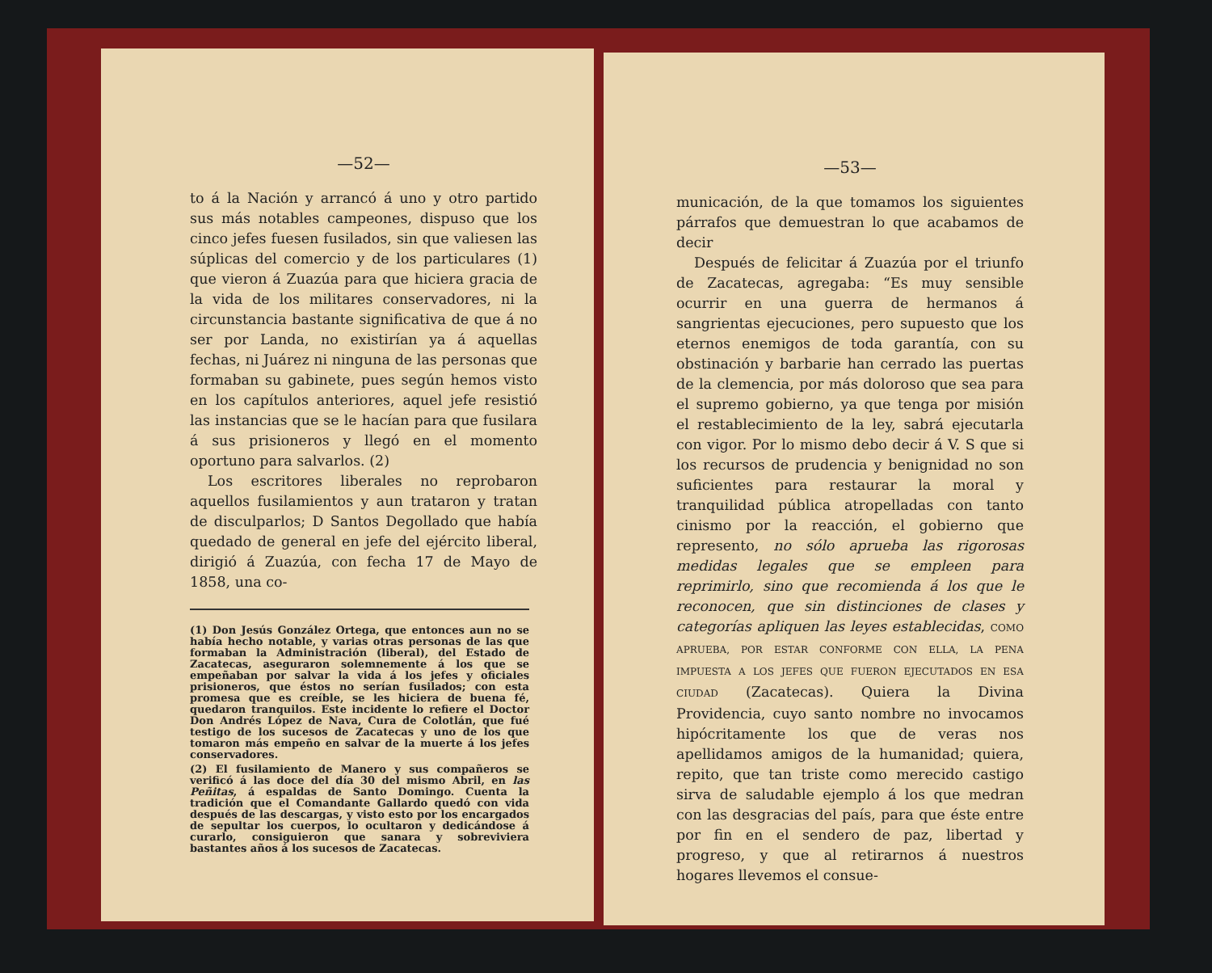—52—
to á la Nación y arrancó á uno y otro partido sus más notables campeones, dispuso que los cinco jefes fuesen fusilados, sin que valiesen las súplicas del comercio y de los particulares (1) que vieron á Zuazúa para que hiciera gracia de la vida de los militares conservadores, ni la circunstancia bastante significativa de que á no ser por Landa, no existirían ya á aquellas fechas, ni Juárez ni ninguna de las personas que formaban su gabinete, pues según hemos visto en los capítulos anteriores, aquel jefe resistió las instancias que se le hacían para que fusilara á sus prisioneros y llegó en el momento oportuno para salvarlos. (2)
Los escritores liberales no reprobaron aquellos fusilamientos y aun trataron y tratan de disculparlos; D Santos Degollado que había quedado de general en jefe del ejército liberal, dirigió á Zuazúa, con fecha 17 de Mayo de 1858, una co-
(1) Don Jesús González Ortega, que entonces aun no se había hecho notable, y varias otras personas de las que formaban la Administración (liberal), del Estado de Zacatecas, aseguraron solemnemente á los que se empeñaban por salvar la vida á los jefes y oficiales prisioneros, que éstos no serían fusilados; con esta promesa que es creíble, se les hiciera de buena fé, quedaron tranquilos. Este incidente lo refiere el Doctor Don Andrés López de Nava, Cura de Colotlán, que fué testigo de los sucesos de Zacatecas y uno de los que tomaron más empeño en salvar de la muerte á los jefes conservadores.
(2) El fusilamiento de Manero y sus compañeros se verificó á las doce del día 30 del mismo Abril, en las Peñitas, á espaldas de Santo Domingo. Cuenta la tradición que el Comandante Gallardo quedó con vida después de las descargas, y visto esto por los encargados de sepultar los cuerpos, lo ocultaron y dedicándose á curarlo, consiguieron que sanara y sobreviviera bastantes años á los sucesos de Zacatecas.
—53—
municación, de la que tomamos los siguientes párrafos que demuestran lo que acabamos de decir
Después de felicitar á Zuazúa por el triunfo de Zacatecas, agregaba: “Es muy sensible ocurrir en una guerra de hermanos á sangrientas ejecuciones, pero supuesto que los eternos enemigos de toda garantía, con su obstinación y barbarie han cerrado las puertas de la clemencia, por más doloroso que sea para el supremo gobierno, ya que tenga por misión el restablecimiento de la ley, sabrá ejecutarla con vigor. Por lo mismo debo decir á V. S que si los recursos de prudencia y benignidad no son suficientes para restaurar la moral y tranquilidad pública atropelladas con tanto cinismo por la reacción, el gobierno que represento, no sólo aprueba las rigorosas medidas legales que se empleen para reprimirlo, sino que recomienda á los que le reconocen, que sin distinciones de clases y categorías apliquen las leyes establecidas, COMO APRUEBA, POR ESTAR CONFORME CON ELLA, LA PENA IMPUESTA A LOS JEFES QUE FUERON EJECUTADOS EN ESA CIUDAD (Zacatecas). Quiera la Divina Providencia, cuyo santo nombre no invocamos hipócritamente los que de veras nos apellidamos amigos de la humanidad; quiera, repito, que tan triste como merecido castigo sirva de saludable ejemplo á los que medran con las desgracias del país, para que éste entre por fin en el sendero de paz, libertad y progreso, y que al retirarnos á nuestros hogares llevemos el consue-